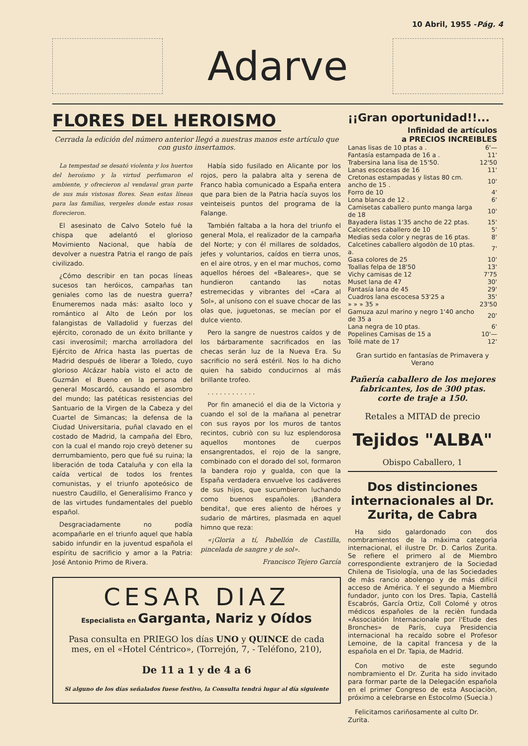10 Abril, 1955 -Pág. 4
Adarve
FLORES DEL HEROISMO
Cerrada la edición del número anterior llegó a nuestras manos este artículo que con gusto insertamos.
La tempestad se desató violenta y los huertos del heroísmo y la virtud perfumaron el ambiente, y ofrecieron al vendaval gran parte de sus más vistosas flores. Sean estas líneas para las familias, vergeles donde estas rosas florecieron.
El asesinato de Calvo Sotelo fué la chispa que adelantó el glorioso Movimiento Nacional, que había de devolver a nuestra Patria el rango de país civilizado.
¿Cómo describir en tan pocas líneas sucesos tan heróicos, campañas tan geniales como las de nuestra guerra? Enumeremos nada más: asalto loco y romántico al Alto de León por los falangistas de Valladolid y fuerzas del ejército, coronado de un éxito brillante y casi inverosímil; marcha arrolladora del Ejército de Africa hasta las puertas de Madrid después de liberar a Toledo, cuyo glorioso Alcázar había visto el acto de Guzmán el Bueno en la persona del general Moscardó, causando el asombro del mundo; las patéticas resistencias del Santuario de la Virgen de la Cabeza y del Cuartel de Simancas; la defensa de la Ciudad Universitaria, puñal clavado en el costado de Madrid, la campaña del Ebro, con la cual el mando rojo creyò detener su derrumbamiento, pero que fué su ruina; la liberación de toda Cataluña y con ella la caída vertical de todos los frentes comunistas, y el triunfo apoteósico de nuestro Caudillo, el Generalísimo Franco y de las virtudes fundamentales del pueblo español.
Desgraciadamente no podía acompañarle en el triunfo aquel que había sabido infundir en la juventud española el espíritu de sacrificio y amor a la Patria: José Antonio Primo de Rivera.
Había sido fusilado en Alicante por los rojos, pero la palabra alta y serena de Franco habìa comunicado a España entera que para bien de la Patria hacía suyos los veinteiseis puntos del programa de la Falange.
También faltaba a la hora del triunfo el general Mola, el realizador de la campaña del Norte; y con él millares de soldados, jefes y voluntarios, caídos en tierra unos, en el aire otros, y en el mar muchos, como aquellos héroes del «Baleares», que se hundieron cantando las notas estremecidas y vibrantes del «Cara al Sol», al unísono con el suave chocar de las olas que, juguetonas, se mecían por el dulce viento.
Pero la sangre de nuestros caídos y de los bárbaramente sacrificados en las checas serán luz de la Nueva Era. Su sacrificio no será estéril. Nos lo ha dicho quien ha sabido conducirnos al más brillante trofeo.
. . . . . . . . . . . .
Por fin amaneció el dia de la Victoria y cuando el sol de la mañana al penetrar con sus rayos por los muros de tantos recintos, cubriò con su luz esplendorosa aquellos montones de cuerpos ensangrentados, el rojo de la sangre, combinado con el dorado del sol, formaron la bandera rojo y gualda, con que la España verdadera envuelve los cadáveres de sus hijos, que sucumbieron luchando como buenos españoles. ¡Bandera bendita!, que eres aliento de héroes y sudario de mártires, plasmada en aquel himno que reza:
«¡Gloria a tí, Pabellón de Castilla, pincelada de sangre y de sol».
Francisco Tejero García
CESAR DIAZ
Especialista en Garganta, Nariz y Oídos
Pasa consulta en PRIEGO los días UNO y QUINCE de cada mes, en el «Hotel Céntrico», (Torrejón, 7, - Teléfono, 210),
De 11 a 1 y de 4 a 6
Si alguno de los días señalados fuese festivo, la Consulta tendrá lugar al día siguiente
¡¡Gran oportunidad!!...
Infinidad de artículos
a PRECIOS INCREIBLES
| Lanas lisas de 10 ptas a . | 6'— |
| Fantasía estampada de 16 a . | 11' |
| Trabersina lana lisa de 15'50. | 12'50 |
| Lanas escocesas de 16 | 11' |
| Cretonas estampadas y listas 80 cm. ancho de 15 . | 10' |
| Forro de 10 | 4' |
| Lona blanca de 12 . | 6' |
| Camisetas caballero punto manga larga de 18 | 10' |
| Bayadera listas 1'35 ancho de 22 ptas. | 15' |
| Calcetines caballero de 10 | 5' |
| Medias seda color y negras de 16 ptas. | 8' |
| Calcetines caballero algodòn de 10 ptas. a. | 7' |
| Gasa colores de 25 | 10' |
| Toallas felpa de 18'50 | 13' |
| Vichy camisas de 12 | 7'75 |
| Muset lana de 47 | 30' |
| Fantasía lana de 45 | 29' |
| Cuadros lana escocesa 53'25 a | 35' |
| » » » 35 » | 23'50 |
| Gamuza azul marino y negro 1'40 ancho de 35 a | 20' |
| Lana negra de 10 ptas. | 6' |
| Popelines Camisas de 15 a | 10'— |
| Toilé mate de 17 | 12' |
Gran surtido en fantasías de Primavera y Verano
Pañería caballero de los mejores fabricantes, los de 300 ptas. corte de traje a 150.
Retales a MITAD de precio
Tejidos "ALBA"
Obispo Caballero, 1
Dos distinciones internacionales al Dr. Zurita, de Cabra
Ha sido galardonado con dos nombramientos de la máxima categorìa internacional, el ilustre Dr. D. Carlos Zurita. Se refiere el primero al de Miembro correspondiente extranjero de la Sociedad Chilena de Tisiología, una de las Sociedades de más rancio abolengo y de más difícil acceso de América. Y el segundo a Miembro fundador, junto con los Dres. Tapia, Castellá Escabrós, García Ortiz, Coll Colomé y otros médicos españoles de la recièn fundada «Associatión Internacionale por l'Etude des Bronches» de París, cuya Presidencia internacional ha recaído sobre el Profesor Lemoine, de la capital francesa y de la española en el Dr. Tapia, de Madrid.
Con motivo de este segundo nombramiento el Dr. Zurita ha sido invitado para formar parte de la Delegación española en el primer Congreso de esta Asociaciòn, próximo a celebrarse en Estocolmo (Suecia.)
Felicitamos cariñosamente al culto Dr. Zurita.